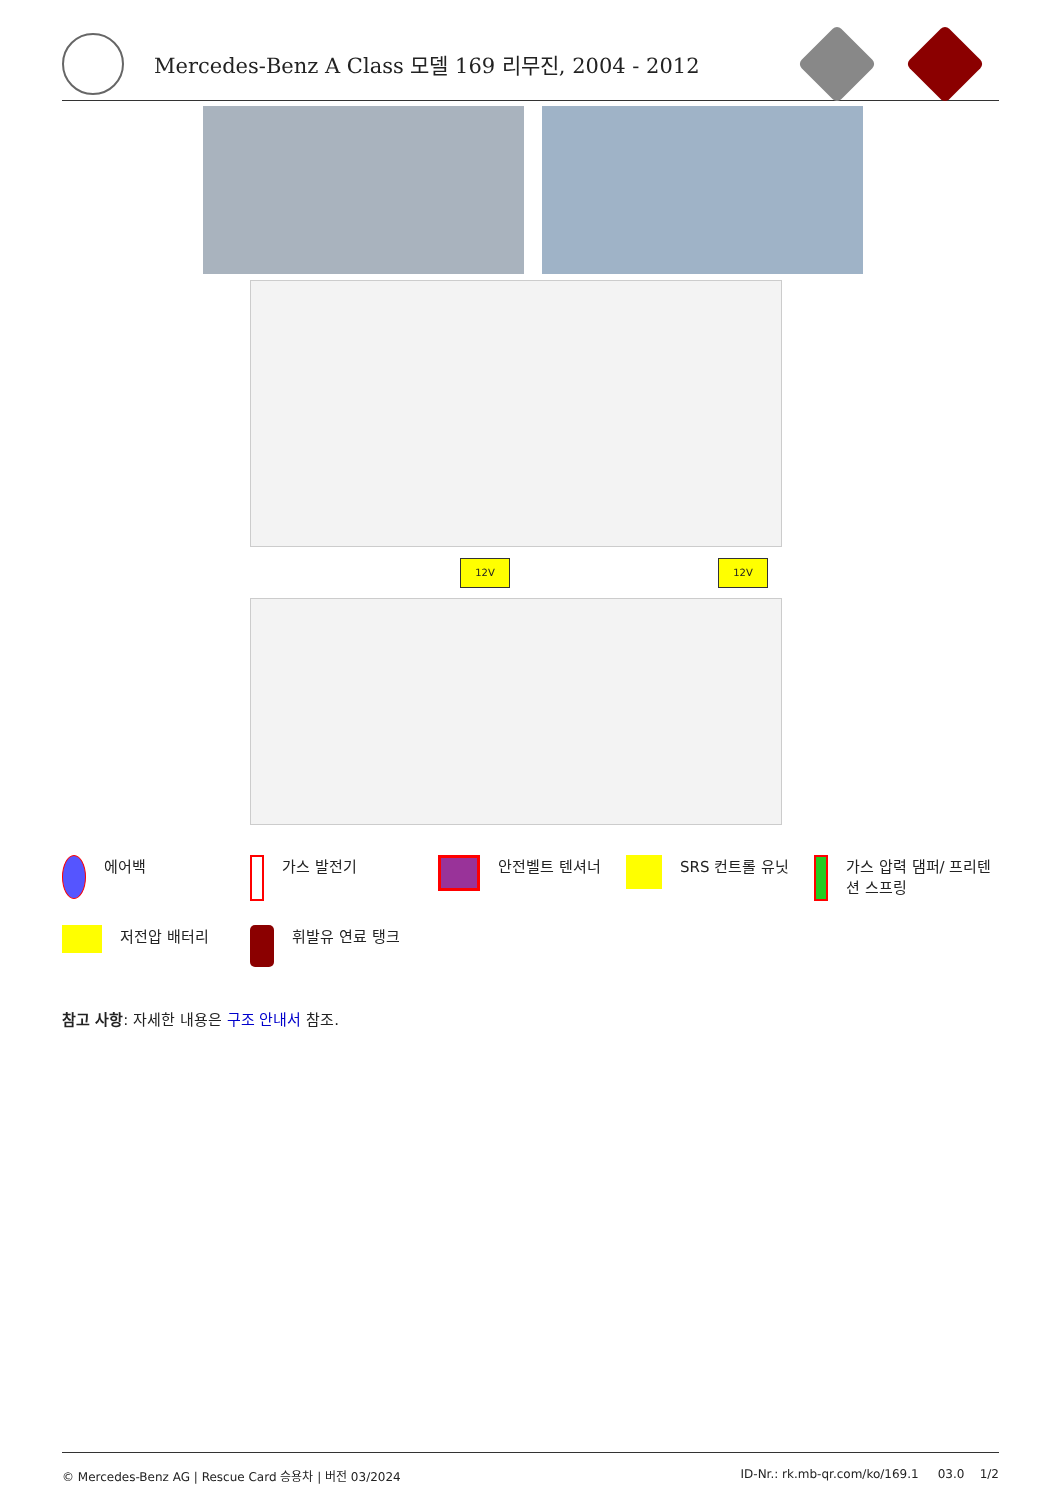Mercedes-Benz A Class 모델 169 리무진, 2004 - 2012
12V 12V
에어백
가스 발전기
안전벨트 텐셔너
SRS 컨트롤 유닛
가스 압력 댐퍼/ 프리텐션 스프링
저전압 배터리
휘발유 연료 탱크
참고 사항: 자세한 내용은 구조 안내서 참조.
© Mercedes-Benz AG | Rescue Card 승용차 | 버전 03/2024 ID-Nr.: rk.mb-qr.com/ko/169.1 03.0 1/2